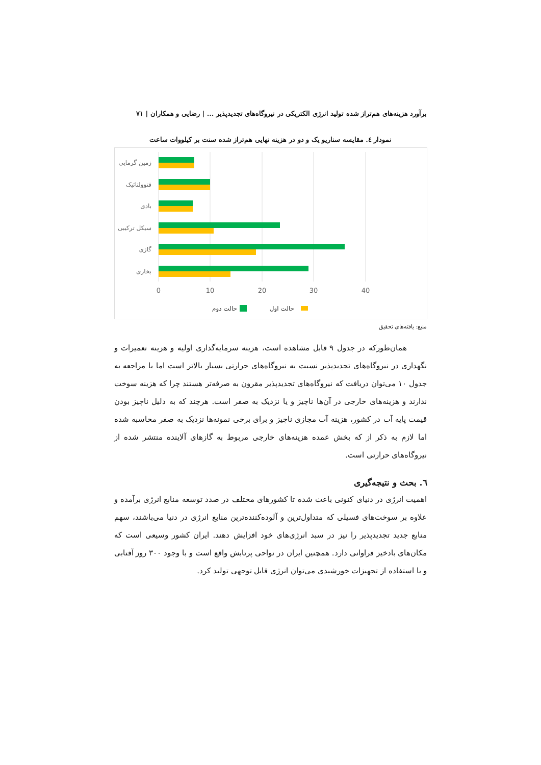برآورد هزینه‌های هم‌تراز شده تولید انرژی الکتریکی در نیروگاه‌های تجدیدپذیر ... | رضایی و همکاران | ۷۱
نمودار ٤. مقایسه سناریو یک و دو در هزینه نهایی هم‌تراز شده سنت بر کیلووات ساعت
زمین گرمایی
فتوولتائیک
بادی
سیکل ترکیبی
گازی
بخاری
0
10
20
30
40
حالت اول
حالت دوم
منبع: یافته‌های تحقیق
همان‌طورکه در جدول ۹ قابل مشاهده است، هزینه سرمایه‌گذاری اولیه و هزینه تعمیرات و نگهداری در نیروگاه‌های تجدیدپذیر نسبت به نیروگاه‌های حرارتی بسیار بالاتر است اما با مراجعه به جدول ۱۰ می‌توان دریافت که نیروگاه‌های تجدیدپذیر مقرون به صرفه‌تر هستند چرا که هزینه سوخت ندارند و هزینه‌های خارجی در آن‌ها ناچیز و یا نزدیک به صفر است. هرچند که به دلیل ناچیز بودن قیمت پایه آب در کشور، هزینه آب مجازی ناچیز و برای برخی نمونه‌ها نزدیک به صفر محاسبه شده اما لازم به ذکر از که بخش عمده هزینه‌های خارجی مربوط به گازهای آلاینده منتشر شده از نیروگاه‌های حرارتی است.
٦. بحث و نتیجه‌گیری
اهمیت انرژی در دنیای کنونی باعث شده تا کشورهای مختلف در صدد توسعه منابع انرژی برآمده و علاوه بر سوخت‌های فسیلی که متداول‌ترین و آلوده‌کننده‌ترین منابع انرژی در دنیا می‌باشند، سهم منابع جدید تجدیدپذیر را نیز در سبد انرژی‌های خود افزایش دهند. ایران کشور وسیعی است که مکان‌های بادخیز فراوانی دارد. همچنین ایران در نواحی پرتابش واقع است و با وجود ۳۰۰ روز آفتابی و با استفاده از تجهیزات خورشیدی می‌توان انرژی قابل توجهی تولید کرد.